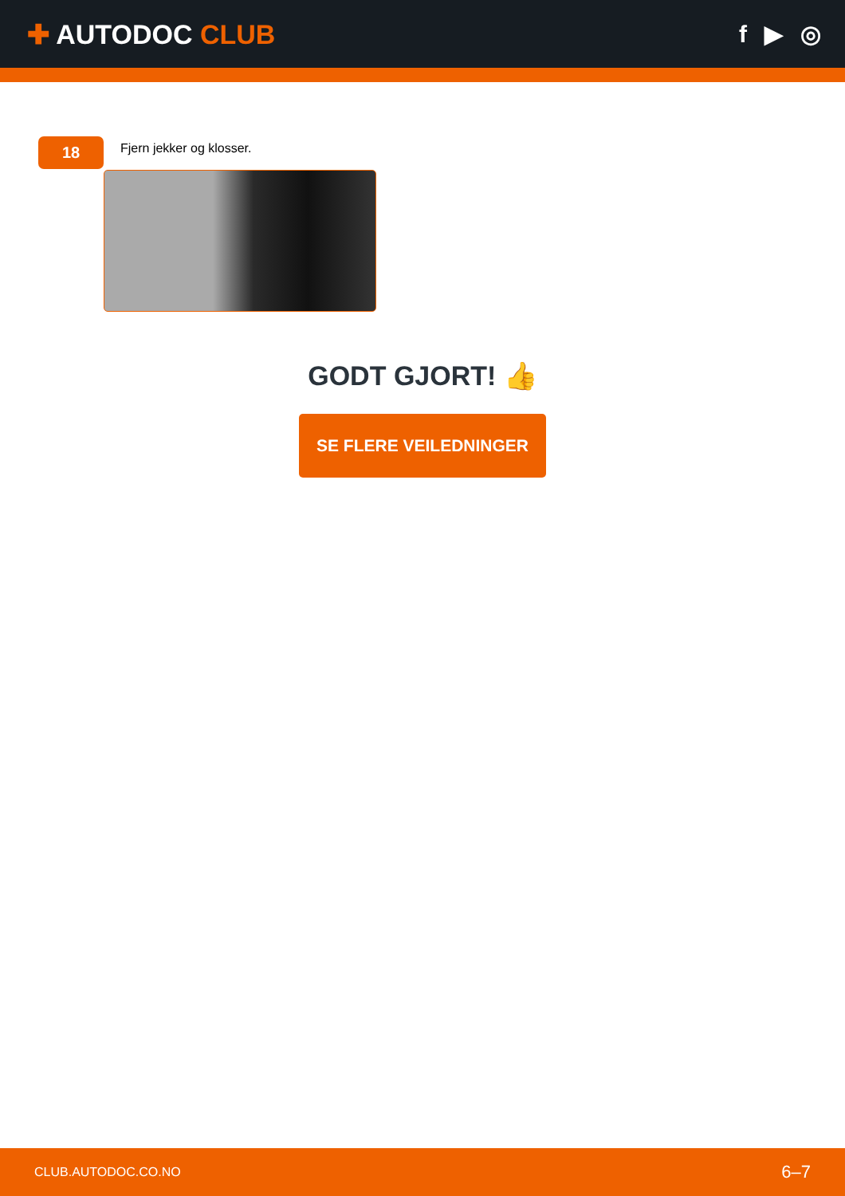✚ AUTODOC CLUB f ▶ ◎
18
Fjern jekker og klosser.
GODT GJORT! 👍
SE FLERE VEILEDNINGER
CLUB.AUTODOC.CO.NO 6–7